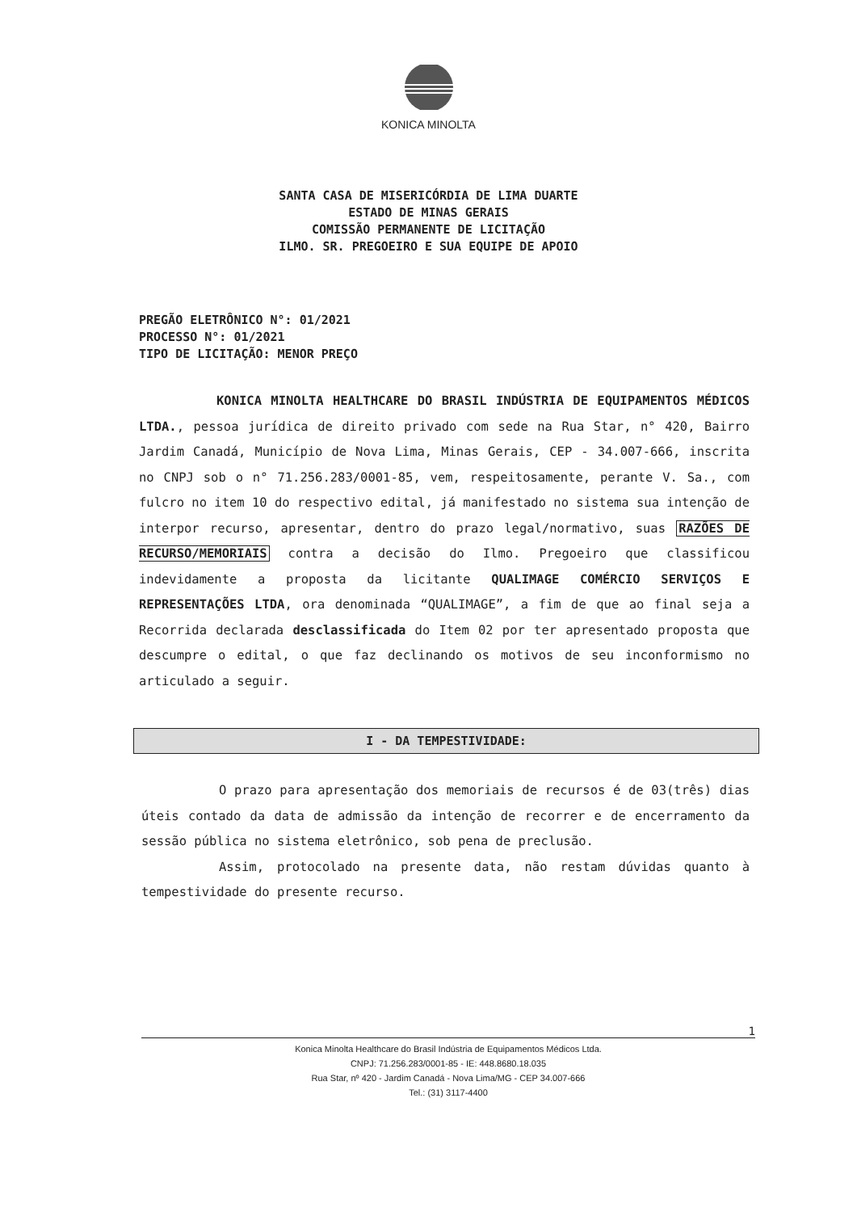KONICA MINOLTA
SANTA CASA DE MISERICÓRDIA DE LIMA DUARTE
ESTADO DE MINAS GERAIS
COMISSÃO PERMANENTE DE LICITAÇÃO
ILMO. SR. PREGOEIRO E SUA EQUIPE DE APOIO
PREGÃO ELETRÔNICO N°: 01/2021
PROCESSO N°: 01/2021
TIPO DE LICITAÇÃO: MENOR PREÇO
KONICA MINOLTA HEALTHCARE DO BRASIL INDÚSTRIA DE EQUIPAMENTOS MÉDICOS LTDA., pessoa jurídica de direito privado com sede na Rua Star, n° 420, Bairro Jardim Canadá, Município de Nova Lima, Minas Gerais, CEP - 34.007-666, inscrita no CNPJ sob o n° 71.256.283/0001-85, vem, respeitosamente, perante V. Sa., com fulcro no item 10 do respectivo edital, já manifestado no sistema sua intenção de interpor recurso, apresentar, dentro do prazo legal/normativo, suas RAZÕES DE RECURSO/MEMORIAIS contra a decisão do Ilmo. Pregoeiro que classificou indevidamente a proposta da licitante QUALIMAGE COMÉRCIO SERVIÇOS E REPRESENTAÇÕES LTDA, ora denominada “QUALIMAGE”, a fim de que ao final seja a Recorrida declarada desclassificada do Item 02 por ter apresentado proposta que descumpre o edital, o que faz declinando os motivos de seu inconformismo no articulado a seguir.
I - DA TEMPESTIVIDADE:
O prazo para apresentação dos memoriais de recursos é de 03(três) dias úteis contado da data de admissão da intenção de recorrer e de encerramento da sessão pública no sistema eletrônico, sob pena de preclusão.
Assim, protocolado na presente data, não restam dúvidas quanto à tempestividade do presente recurso.
1
Konica Minolta Healthcare do Brasil Indústria de Equipamentos Médicos Ltda.
CNPJ: 71.256.283/0001-85 - IE: 448.8680.18.035
Rua Star, nº 420 - Jardim Canadá - Nova Lima/MG - CEP 34.007-666
Tel.: (31) 3117-4400